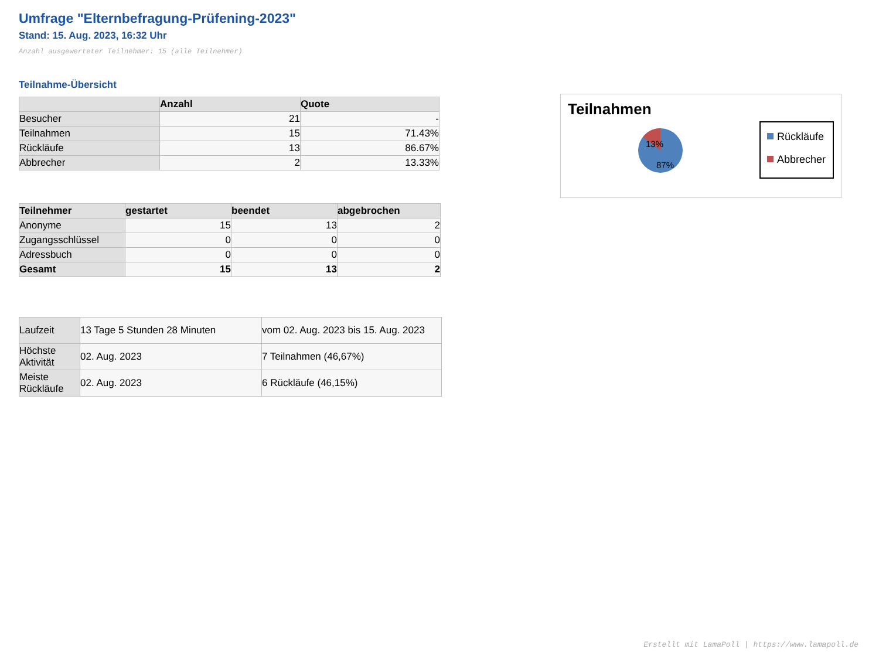Umfrage "Elternbefragung-Prüfening-2023"
Stand: 15. Aug. 2023, 16:32 Uhr
Anzahl ausgewerteter Teilnehmer: 15 (alle Teilnehmer)
Teilnahme-Übersicht
| | Anzahl | Quote |
| --- | --- | --- |
| Besucher | 21 | - |
| Teilnahmen | 15 | 71.43% |
| Rückläufe | 13 | 86.67% |
| Abbrecher | 2 | 13.33% |
| Teilnehmer | gestartet | beendet | abgebrochen |
| --- | --- | --- | --- |
| Anonyme | 15 | 13 | 2 |
| Zugangsschlüssel | 0 | 0 | 0 |
| Adressbuch | 0 | 0 | 0 |
| Gesamt | 15 | 13 | 2 |
| Laufzeit | 13 Tage 5 Stunden 28 Minuten | vom 02. Aug. 2023 bis 15. Aug. 2023 |
| Höchste Aktivität | 02. Aug. 2023 | 7 Teilnahmen (46,67%) |
| Meiste Rückläufe | 02. Aug. 2023 | 6 Rückläufe (46,15%) |
Teilnahmen
13%
87%
Rückläufe
Abbrecher
Erstellt mit LamaPoll | https://www.lamapoll.de